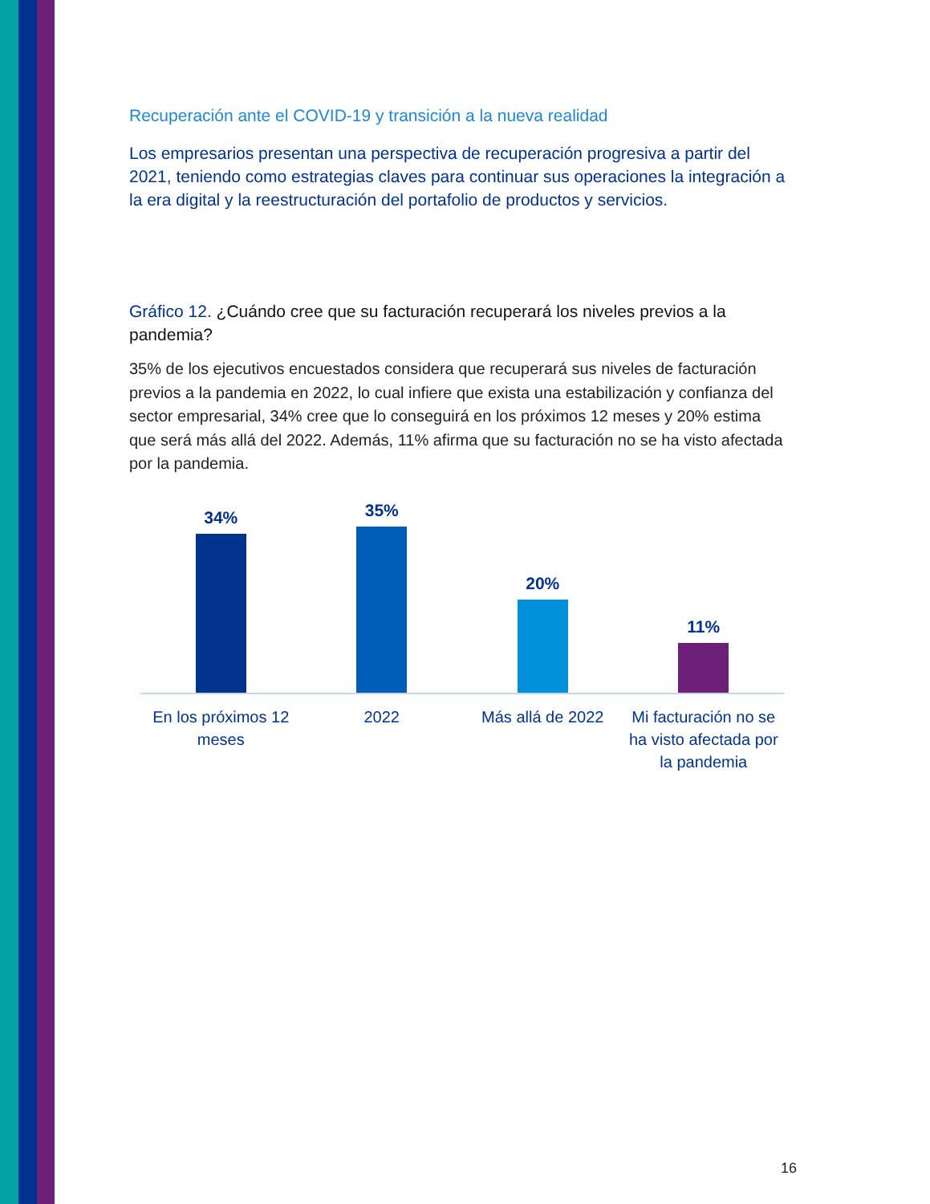Recuperación ante el COVID-19 y transición a la nueva realidad
Los empresarios presentan una perspectiva de recuperación progresiva a partir del 2021, teniendo como estrategias claves para continuar sus operaciones la integración a la era digital y la reestructuración del portafolio de productos y servicios.
Gráfico 12. ¿Cuándo cree que su facturación recuperará los niveles previos a la pandemia?
35% de los ejecutivos encuestados considera que recuperará sus niveles de facturación previos a la pandemia en 2022, lo cual infiere que exista una estabilización y confianza del sector empresarial, 34% cree que lo conseguirá en los próximos 12 meses y 20% estima que será más allá del 2022. Además, 11% afirma que su facturación no se ha visto afectada por la pandemia.
34% 35% 20% 11%
En los próximos 12 meses 2022 Más allá de 2022 Mi facturación no se ha visto afectada por la pandemia
16